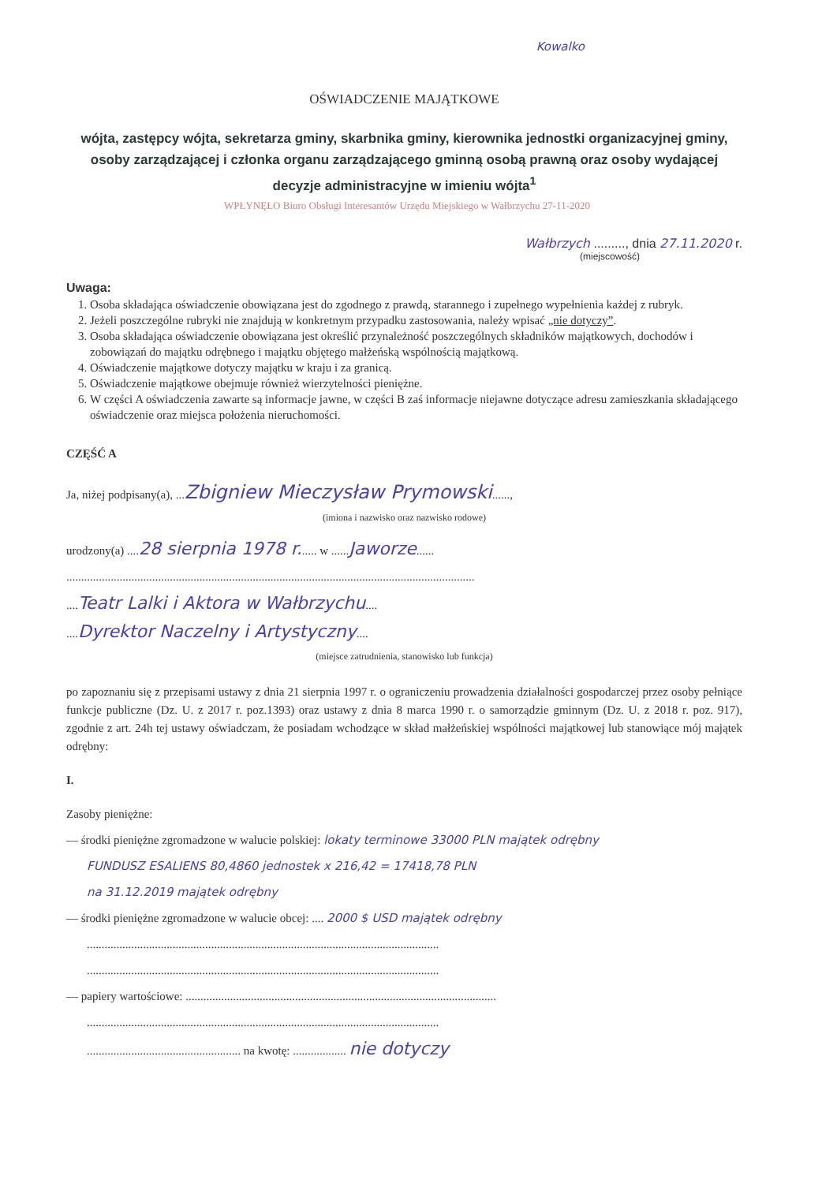Kowalko
OŚWIADCZENIE MAJĄTKOWE
wójta, zastępcy wójta, sekretarza gminy, skarbnika gminy, kierownika jednostki organizacyjnej gminy, osoby zarządzającej i członka organu zarządzającego gminną osobą prawną oraz osoby wydającej decyzje administracyjne w imieniu wójta<sup>1</sup>
WPŁYNĘŁO Biuro Obsługi Interesantów Urzędu Miejskiego w Wałbrzychu 27-11-2020
Wałbrzych ........., dnia 27.11.2020 r.
(miejscowość)
Uwaga:
1. Osoba składająca oświadczenie obowiązana jest do zgodnego z prawdą, starannego i zupełnego wypełnienia każdej z rubryk.
2. Jeżeli poszczególne rubryki nie znajdują w konkretnym przypadku zastosowania, należy wpisać „nie dotyczy”.
3. Osoba składająca oświadczenie obowiązana jest określić przynależność poszczególnych składników majątkowych, dochodów i zobowiązań do majątku odrębnego i majątku objętego małżeńską wspólnością majątkową.
4. Oświadczenie majątkowe dotyczy majątku w kraju i za granicą.
5. Oświadczenie majątkowe obejmuje również wierzytelności pieniężne.
6. W części A oświadczenia zawarte są informacje jawne, w części B zaś informacje niejawne dotyczące adresu zamieszkania składającego oświadczenie oraz miejsca położenia nieruchomości.
CZĘŚĆ A
Ja, niżej podpisany(a), ...Zbigniew Mieczysław Prymowski......,
(imiona i nazwisko oraz nazwisko rodowe)
urodzony(a) ....28 sierpnia 1978 r...... w ......Jaworze......
..........................................................................................................................................
....Teatr Lalki i Aktora w Wałbrzychu....
....Dyrektor Naczelny i Artystyczny....
(miejsce zatrudnienia, stanowisko lub funkcja)
po zapoznaniu się z przepisami ustawy z dnia 21 sierpnia 1997 r. o ograniczeniu prowadzenia działalności gospodarczej przez osoby pełniące funkcje publiczne (Dz. U. z 2017 r. poz.1393) oraz ustawy z dnia 8 marca 1990 r. o samorządzie gminnym (Dz. U. z 2018 r. poz. 917), zgodnie z art. 24h tej ustawy oświadczam, że posiadam wchodzące w skład małżeńskiej wspólności majątkowej lub stanowiące mój majątek odrębny:
I.
Zasoby pieniężne:
— środki pieniężne zgromadzone w walucie polskiej: lokaty terminowe 33000 PLN majątek odrębny
FUNDUSZ ESALIENS 80,4860 jednostek x 216,42 = 17418,78 PLN
na 31.12.2019 majątek odrębny
— środki pieniężne zgromadzone w walucie obcej: .... 2000 $ USD majątek odrębny
.......................................................................................................................
.......................................................................................................................
— papiery wartościowe: .........................................................................................................
.......................................................................................................................
.................................................... na kwotę: .................. nie dotyczy